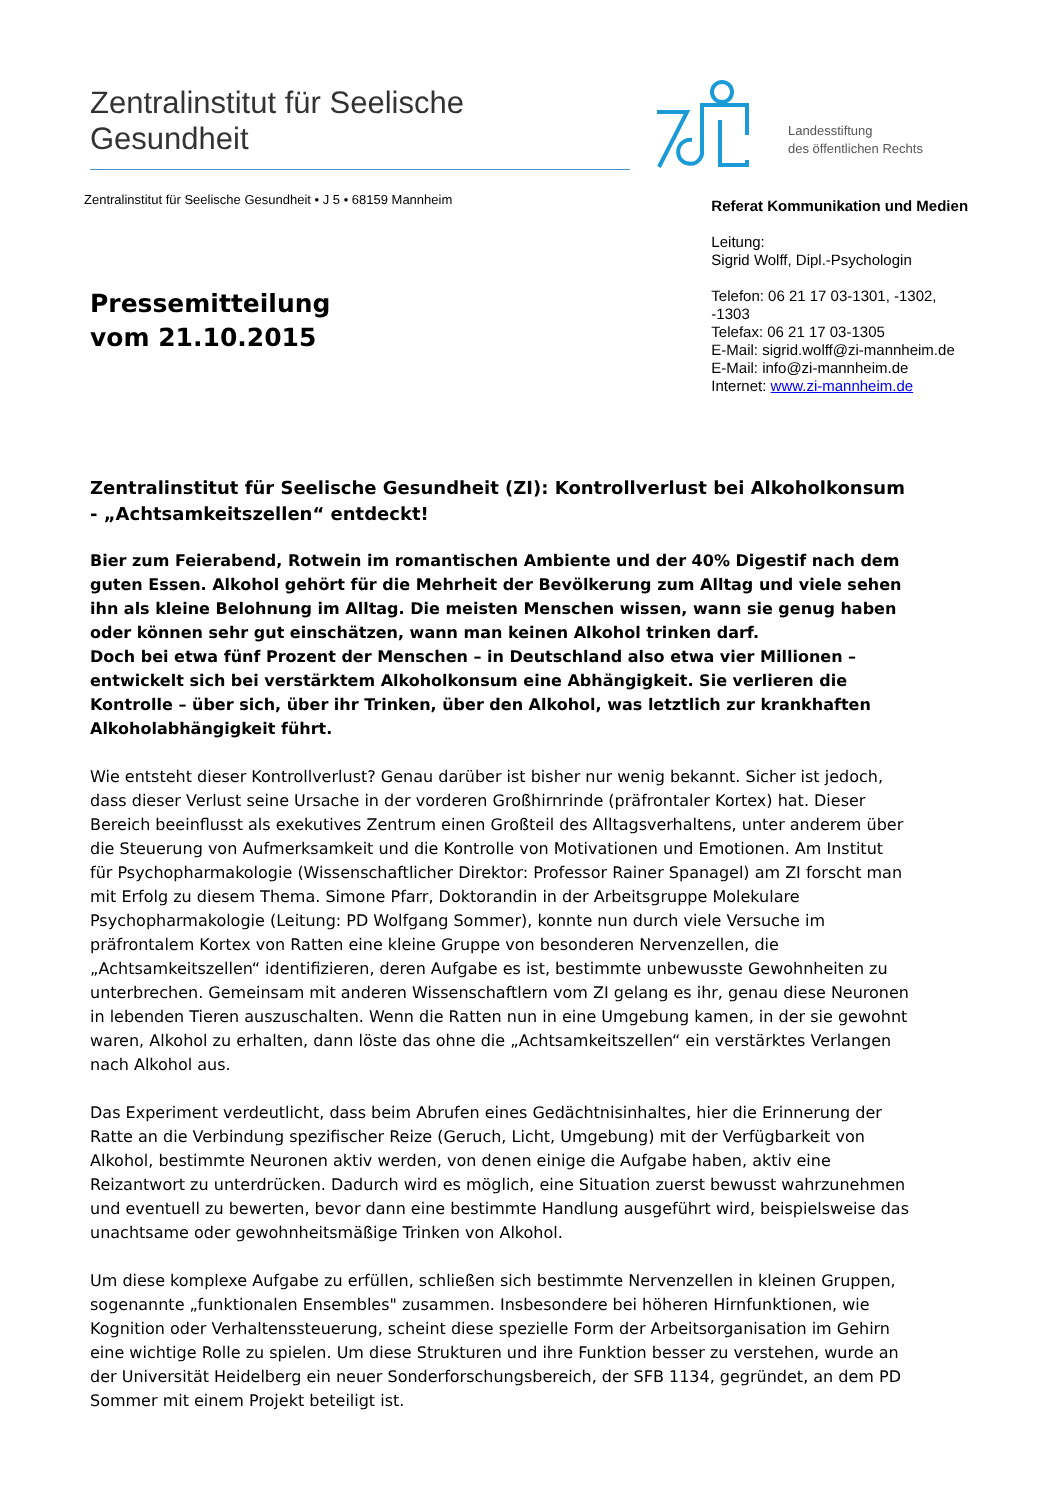Zentralinstitut für Seelische Gesundheit
Landesstiftung
des öffentlichen Rechts
Zentralinstitut für Seelische Gesundheit • J 5 • 68159 Mannheim
Pressemitteilung
vom 21.10.2015
Referat Kommunikation und Medien
Leitung:
Sigrid Wolff, Dipl.-Psychologin
Telefon: 06 21 17 03-1301, -1302, -1303
Telefax: 06 21 17 03-1305
E-Mail: sigrid.wolff@zi-mannheim.de
E-Mail: info@zi-mannheim.de
Internet: www.zi-mannheim.de
Zentralinstitut für Seelische Gesundheit (ZI): Kontrollverlust bei Alkoholkonsum - „Achtsamkeitszellen“ entdeckt!
Bier zum Feierabend, Rotwein im romantischen Ambiente und der 40% Digestif nach dem guten Essen. Alkohol gehört für die Mehrheit der Bevölkerung zum Alltag und viele sehen ihn als kleine Belohnung im Alltag. Die meisten Menschen wissen, wann sie genug haben oder können sehr gut einschätzen, wann man keinen Alkohol trinken darf.
Doch bei etwa fünf Prozent der Menschen – in Deutschland also etwa vier Millionen – entwickelt sich bei verstärktem Alkoholkonsum eine Abhängigkeit. Sie verlieren die Kontrolle – über sich, über ihr Trinken, über den Alkohol, was letztlich zur krankhaften Alkoholabhängigkeit führt.
Wie entsteht dieser Kontrollverlust? Genau darüber ist bisher nur wenig bekannt. Sicher ist jedoch, dass dieser Verlust seine Ursache in der vorderen Großhirnrinde (präfrontaler Kortex) hat. Dieser Bereich beeinflusst als exekutives Zentrum einen Großteil des Alltagsverhaltens, unter anderem über die Steuerung von Aufmerksamkeit und die Kontrolle von Motivationen und Emotionen. Am Institut für Psychopharmakologie (Wissenschaftlicher Direktor: Professor Rainer Spanagel) am ZI forscht man mit Erfolg zu diesem Thema. Simone Pfarr, Doktorandin in der Arbeitsgruppe Molekulare Psychopharmakologie (Leitung: PD Wolfgang Sommer), konnte nun durch viele Versuche im präfrontalem Kortex von Ratten eine kleine Gruppe von besonderen Nervenzellen, die „Achtsamkeitszellen“ identifizieren, deren Aufgabe es ist, bestimmte unbewusste Gewohnheiten zu unterbrechen. Gemeinsam mit anderen Wissenschaftlern vom ZI gelang es ihr, genau diese Neuronen in lebenden Tieren auszuschalten. Wenn die Ratten nun in eine Umgebung kamen, in der sie gewohnt waren, Alkohol zu erhalten, dann löste das ohne die „Achtsamkeitszellen“ ein verstärktes Verlangen nach Alkohol aus.
Das Experiment verdeutlicht, dass beim Abrufen eines Gedächtnisinhaltes, hier die Erinnerung der Ratte an die Verbindung spezifischer Reize (Geruch, Licht, Umgebung) mit der Verfügbarkeit von Alkohol, bestimmte Neuronen aktiv werden, von denen einige die Aufgabe haben, aktiv eine Reizantwort zu unterdrücken. Dadurch wird es möglich, eine Situation zuerst bewusst wahrzunehmen und eventuell zu bewerten, bevor dann eine bestimmte Handlung ausgeführt wird, beispielsweise das unachtsame oder gewohnheitsmäßige Trinken von Alkohol.
Um diese komplexe Aufgabe zu erfüllen, schließen sich bestimmte Nervenzellen in kleinen Gruppen, sogenannte „funktionalen Ensembles" zusammen. Insbesondere bei höheren Hirnfunktionen, wie Kognition oder Verhaltenssteuerung, scheint diese spezielle Form der Arbeitsorganisation im Gehirn eine wichtige Rolle zu spielen. Um diese Strukturen und ihre Funktion besser zu verstehen, wurde an der Universität Heidelberg ein neuer Sonderforschungsbereich, der SFB 1134, gegründet, an dem PD Sommer mit einem Projekt beteiligt ist.